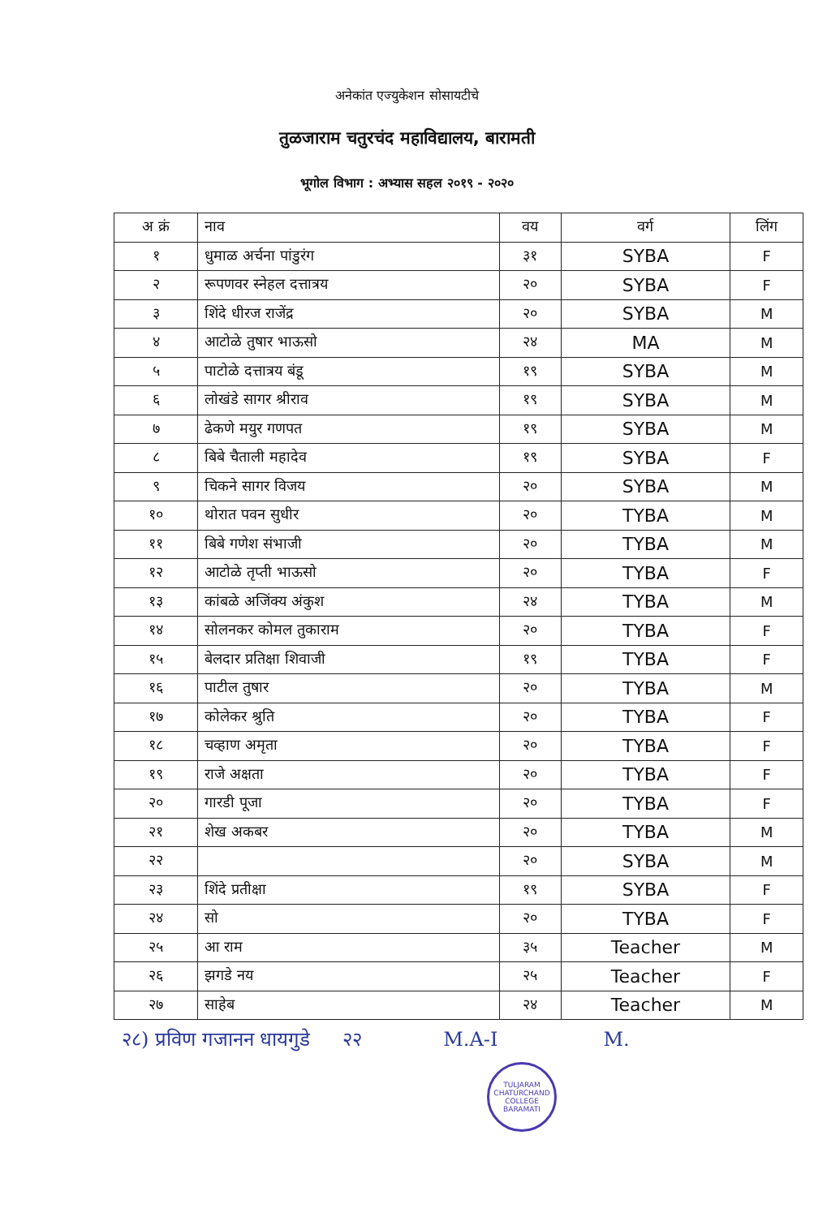अनेकांत एज्युकेशन सोसायटीचे
तुळजाराम चतुरचंद महाविद्यालय, बारामती
भूगोल विभाग : अभ्यास सहल २०१९ - २०२०
| अ क्रं | नाव | वय | वर्ग | लिंग |
| --- | --- | --- | --- | --- |
| १ | धुमाळ अर्चना पांडुरंग | ३१ | SYBA | F |
| २ | रूपणवर स्नेहल दत्तात्रय | २० | SYBA | F |
| ३ | शिंदे धीरज राजेंद्र | २० | SYBA | M |
| ४ | आटोळे तुषार भाऊसो | २४ | MA | M |
| ५ | पाटोळे दत्तात्रय बंडू | १९ | SYBA | M |
| ६ | लोखंडे सागर श्रीराव | १९ | SYBA | M |
| ७ | ढेकणे मयुर गणपत | १९ | SYBA | M |
| ८ | बिबे चैताली महादेव | १९ | SYBA | F |
| ९ | चिकने सागर विजय | २० | SYBA | M |
| १० | थोरात पवन सुधीर | २० | TYBA | M |
| ११ | बिबे गणेश संभाजी | २० | TYBA | M |
| १२ | आटोळे तृप्ती भाऊसो | २० | TYBA | F |
| १३ | कांबळे अजिंक्य अंकुश | २४ | TYBA | M |
| १४ | सोलनकर कोमल तुकाराम | २० | TYBA | F |
| १५ | बेलदार प्रतिक्षा शिवाजी | १९ | TYBA | F |
| १६ | पाटील तुषार | २० | TYBA | M |
| १७ | कोलेकर श्रुति | २० | TYBA | F |
| १८ | चव्हाण अमृता | २० | TYBA | F |
| १९ | राजे अक्षता | २० | TYBA | F |
| २० | गारडी पूजा | २० | TYBA | F |
| २१ | शेख अकबर | २० | TYBA | M |
| २२ | | २० | SYBA | M |
| २३ | शिंदे प्रतीक्षा | १९ | SYBA | F |
| २४ | सो | २० | TYBA | F |
| २५ | आ राम | ३५ | Teacher | M |
| २६ | झगडे नय | २५ | Teacher | F |
| २७ | साहेब | २४ | Teacher | M |
२८) प्रविण गजानन धायगुडे २२ M.A-I M.
TULJARAM CHATURCHAND COLLEGE
BARAMATI